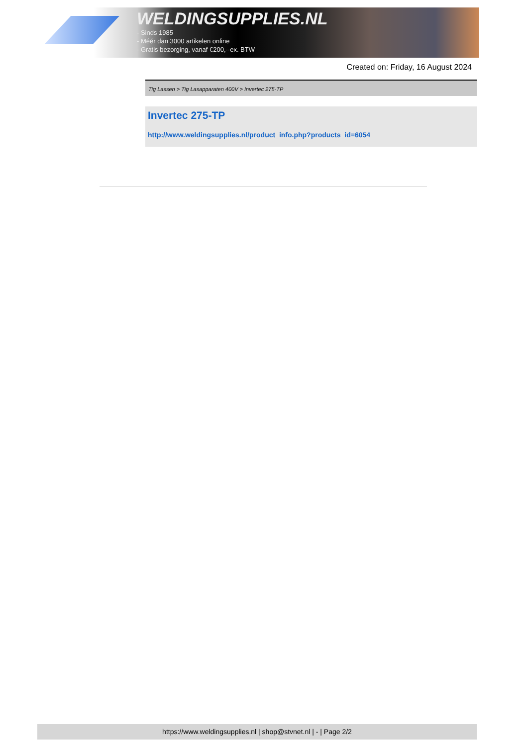WELDINGSUPPLIES.NL
- Sinds 1985
- Méér dan 3000 artikelen online
- Gratis bezorging, vanaf €200,--ex. BTW
Created on: Friday, 16 August 2024
Tig Lassen > Tig Lasapparaten 400V > Invertec 275-TP
Invertec 275-TP
http://www.weldingsupplies.nl/product_info.php?products_id=6054
https://www.weldingsupplies.nl | shop@stvnet.nl | - | Page 2/2